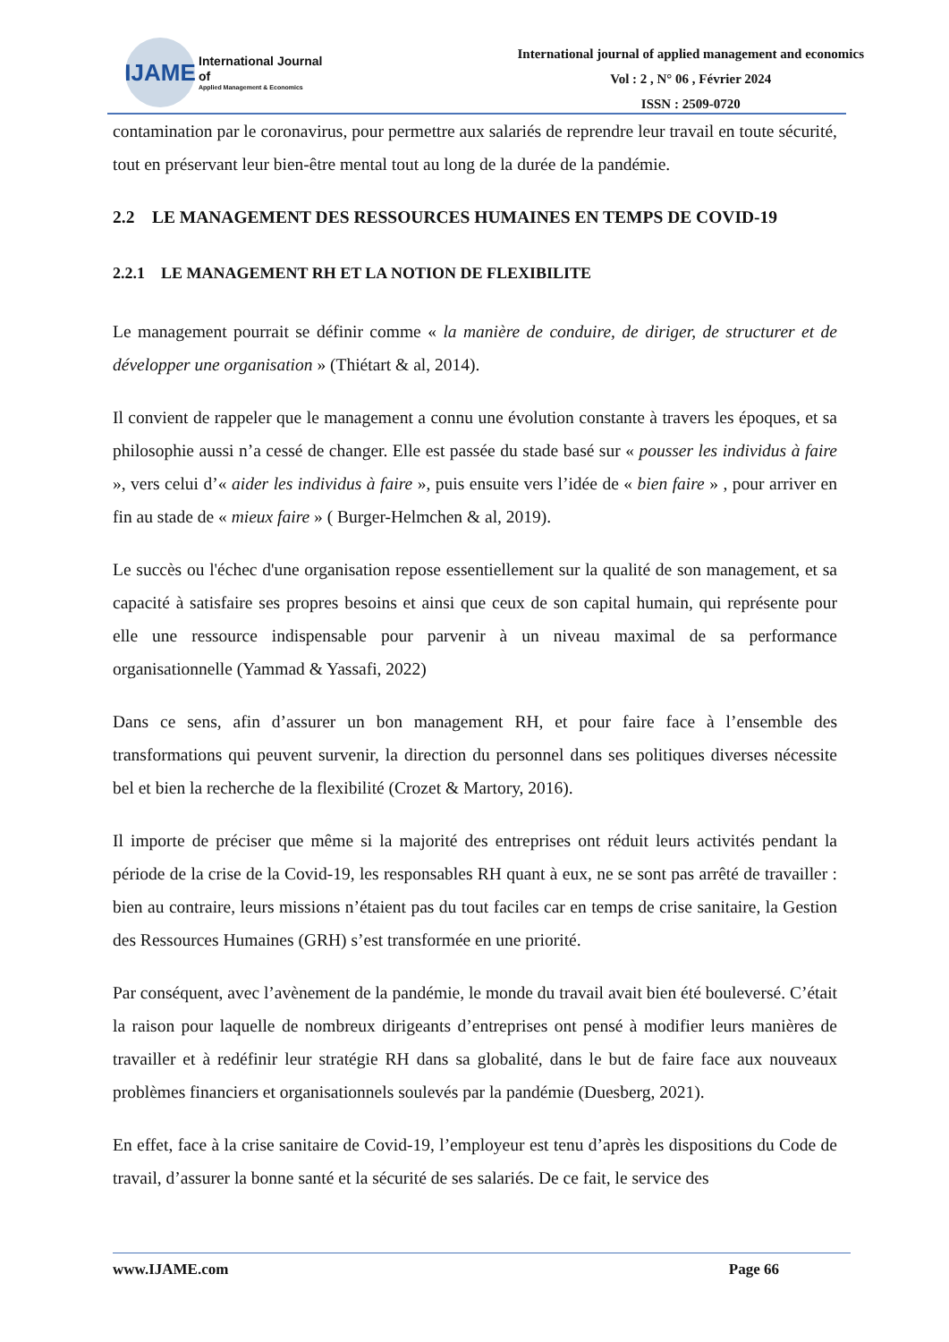IJAME
International Journal
of
Applied Management & Economics
International journal of applied management and economics
Vol : 2 , N° 06 , Février 2024
ISSN : 2509-0720
contamination par le coronavirus, pour permettre aux salariés de reprendre leur travail en toute sécurité, tout en préservant leur bien-être mental tout au long de la durée de la pandémie.
2.2 LE MANAGEMENT DES RESSOURCES HUMAINES EN TEMPS DE COVID-19
2.2.1 LE MANAGEMENT RH ET LA NOTION DE FLEXIBILITE
Le management pourrait se définir comme « la manière de conduire, de diriger, de structurer et de développer une organisation » (Thiétart & al, 2014).
Il convient de rappeler que le management a connu une évolution constante à travers les époques, et sa philosophie aussi n’a cessé de changer. Elle est passée du stade basé sur « pousser les individus à faire », vers celui d’« aider les individus à faire », puis ensuite vers l’idée de « bien faire » , pour arriver en fin au stade de « mieux faire » ( Burger-Helmchen & al, 2019).
Le succès ou l'échec d'une organisation repose essentiellement sur la qualité de son management, et sa capacité à satisfaire ses propres besoins et ainsi que ceux de son capital humain, qui représente pour elle une ressource indispensable pour parvenir à un niveau maximal de sa performance organisationnelle (Yammad & Yassafi, 2022)
Dans ce sens, afin d’assurer un bon management RH, et pour faire face à l’ensemble des transformations qui peuvent survenir, la direction du personnel dans ses politiques diverses nécessite bel et bien la recherche de la flexibilité (Crozet & Martory, 2016).
Il importe de préciser que même si la majorité des entreprises ont réduit leurs activités pendant la période de la crise de la Covid-19, les responsables RH quant à eux, ne se sont pas arrêté de travailler : bien au contraire, leurs missions n’étaient pas du tout faciles car en temps de crise sanitaire, la Gestion des Ressources Humaines (GRH) s’est transformée en une priorité.
Par conséquent, avec l’avènement de la pandémie, le monde du travail avait bien été bouleversé. C’était la raison pour laquelle de nombreux dirigeants d’entreprises ont pensé à modifier leurs manières de travailler et à redéfinir leur stratégie RH dans sa globalité, dans le but de faire face aux nouveaux problèmes financiers et organisationnels soulevés par la pandémie (Duesberg, 2021).
En effet, face à la crise sanitaire de Covid-19, l’employeur est tenu d’après les dispositions du Code de travail, d’assurer la bonne santé et la sécurité de ses salariés. De ce fait, le service des
www.IJAME.com Page 66